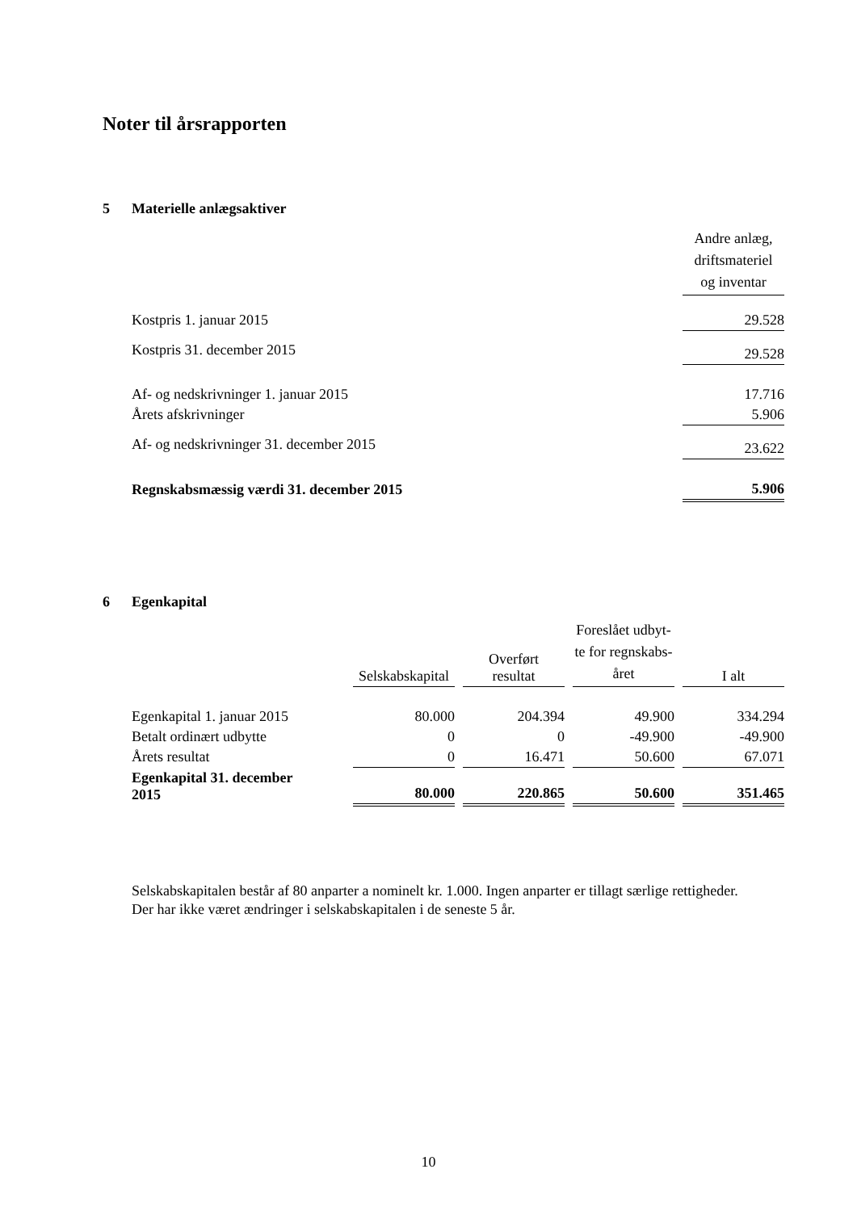Noter til årsrapporten
5 Materielle anlægsaktiver
| | Andre anlæg, driftsmateriel og inventar |
| Kostpris 1. januar 2015 | 29.528 |
| Kostpris 31. december 2015 | 29.528 |
| Af- og nedskrivninger 1. januar 2015 | 17.716 |
| Årets afskrivninger | 5.906 |
| Af- og nedskrivninger 31. december 2015 | 23.622 |
| Regnskabsmæssig værdi 31. december 2015 | 5.906 |
6 Egenkapital
| | Selskabskapital | | Overført resultat | | Foreslået udbyt- te for regnskabs- året | | I alt |
| Egenkapital 1. januar 2015 | 80.000 | | 204.394 | | 49.900 | | 334.294 |
| Betalt ordinært udbytte | 0 | | 0 | | -49.900 | | -49.900 |
| Årets resultat | 0 | | 16.471 | | 50.600 | | 67.071 |
| Egenkapital 31. december 2015 | 80.000 | | 220.865 | | 50.600 | | 351.465 |
Selskabskapitalen består af 80 anparter a nominelt kr. 1.000. Ingen anparter er tillagt særlige rettigheder.
Der har ikke været ændringer i selskabskapitalen i de seneste 5 år.
10